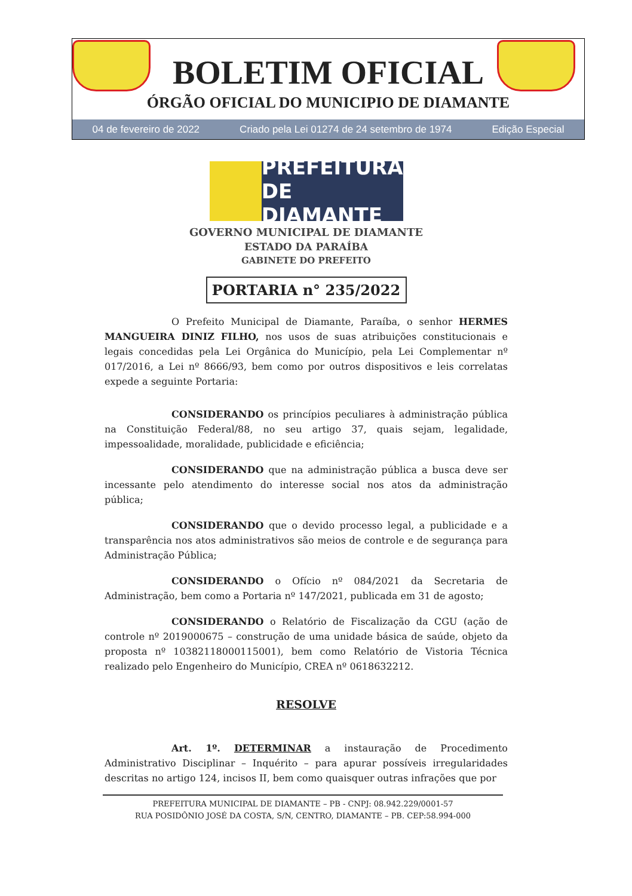BOLETIM OFICIAL
ÓRGÃO OFICIAL DO MUNICIPIO DE DIAMANTE
04 de fevereiro de 2022 Criado pela Lei 01274 de 24 setembro de 1974 Edição Especial
PREFEITURA DE DIAMANTE
GOVERNO MUNICIPAL DE DIAMANTE
ESTADO DA PARAÍBA
GABINETE DO PREFEITO
PORTARIA n° 235/2022
O Prefeito Municipal de Diamante, Paraíba, o senhor HERMES MANGUEIRA DINIZ FILHO, nos usos de suas atribuições constitucionais e legais concedidas pela Lei Orgânica do Município, pela Lei Complementar nº 017/2016, a Lei nº 8666/93, bem como por outros dispositivos e leis correlatas expede a seguinte Portaria:
CONSIDERANDO os princípios peculiares à administração pública na Constituição Federal/88, no seu artigo 37, quais sejam, legalidade, impessoalidade, moralidade, publicidade e eficiência;
CONSIDERANDO que na administração pública a busca deve ser incessante pelo atendimento do interesse social nos atos da administração pública;
CONSIDERANDO que o devido processo legal, a publicidade e a transparência nos atos administrativos são meios de controle e de segurança para Administração Pública;
CONSIDERANDO o Ofício nº 084/2021 da Secretaria de Administração, bem como a Portaria nº 147/2021, publicada em 31 de agosto;
CONSIDERANDO o Relatório de Fiscalização da CGU (ação de controle nº 2019000675 – construção de uma unidade básica de saúde, objeto da proposta nº 10382118000115001), bem como Relatório de Vistoria Técnica realizado pelo Engenheiro do Município, CREA nº 0618632212.
RESOLVE
Art. 1º. DETERMINAR a instauração de Procedimento Administrativo Disciplinar – Inquérito – para apurar possíveis irregularidades descritas no artigo 124, incisos II, bem como quaisquer outras infrações que por
PREFEITURA MUNICIPAL DE DIAMANTE – PB - CNPJ: 08.942.229/0001-57
RUA POSIDÔNIO JOSÉ DA COSTA, S/N, CENTRO, DIAMANTE – PB. CEP:58.994-000